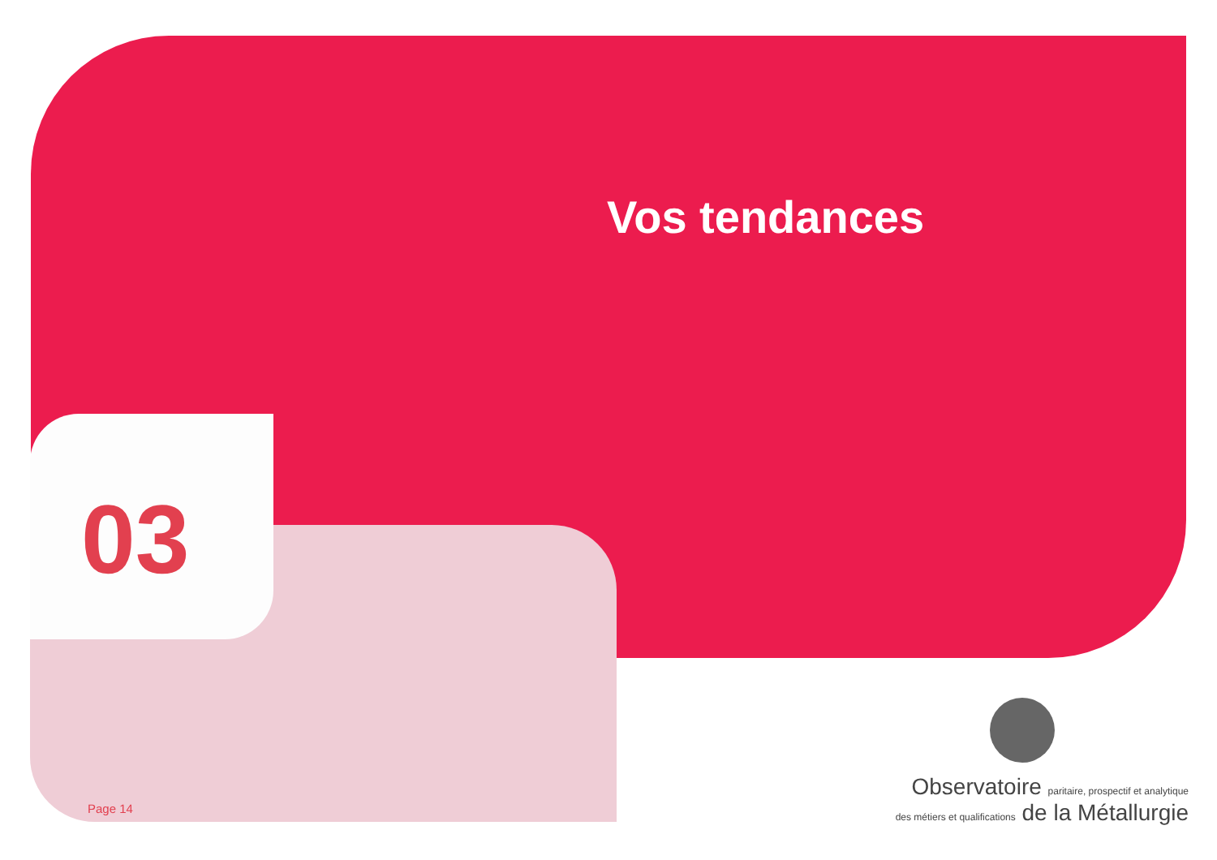Vos tendances
03
Page 14
Observatoire paritaire, prospectif et analytique
des métiers et qualifications de la Métallurgie